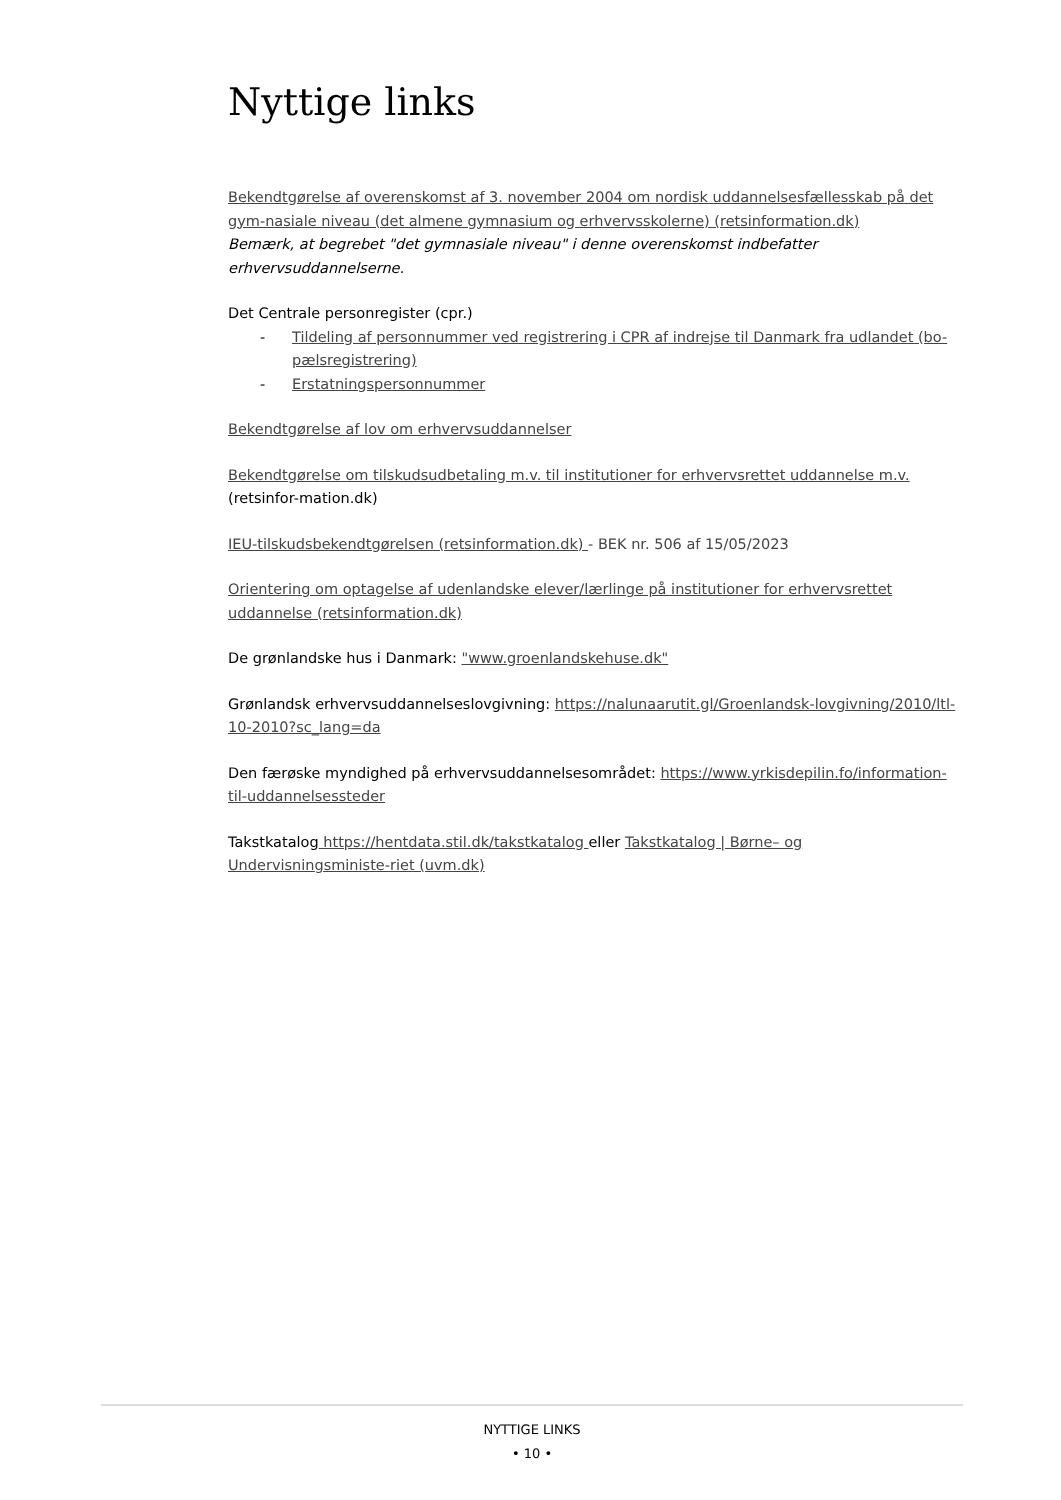Nyttige links
Bekendtgørelse af overenskomst af 3. november 2004 om nordisk uddannelsesfællesskab på det gym-nasiale niveau (det almene gymnasium og erhvervsskolerne) (retsinformation.dk)
Bemærk, at begrebet "det gymnasiale niveau" i denne overenskomst indbefatter erhvervsuddannelserne.
Det Centrale personregister (cpr.)
- Tildeling af personnummer ved registrering i CPR af indrejse til Danmark fra udlandet (bo-pælsregistrering)
- Erstatningspersonnummer
Bekendtgørelse af lov om erhvervsuddannelser
Bekendtgørelse om tilskudsudbetaling m.v. til institutioner for erhvervsrettet uddannelse m.v. (retsinfor-mation.dk)
IEU-tilskudsbekendtgørelsen (retsinformation.dk) - BEK nr. 506 af 15/05/2023
Orientering om optagelse af udenlandske elever/lærlinge på institutioner for erhvervsrettet uddannelse (retsinformation.dk)
De grønlandske hus i Danmark: "www.groenlandskehuse.dk"
Grønlandsk erhvervsuddannelseslovgivning: https://nalunaarutit.gl/Groenlandsk-lovgivning/2010/ltl-10-2010?sc_lang=da
Den færøske myndighed på erhvervsuddannelsesområdet: https://www.yrkisdepilin.fo/information-til-uddannelsessteder
Takstkatalog https://hentdata.stil.dk/takstkatalog eller Takstkatalog | Børne– og Undervisningsministe-riet (uvm.dk)
NYTTIGE LINKS
• 10 •